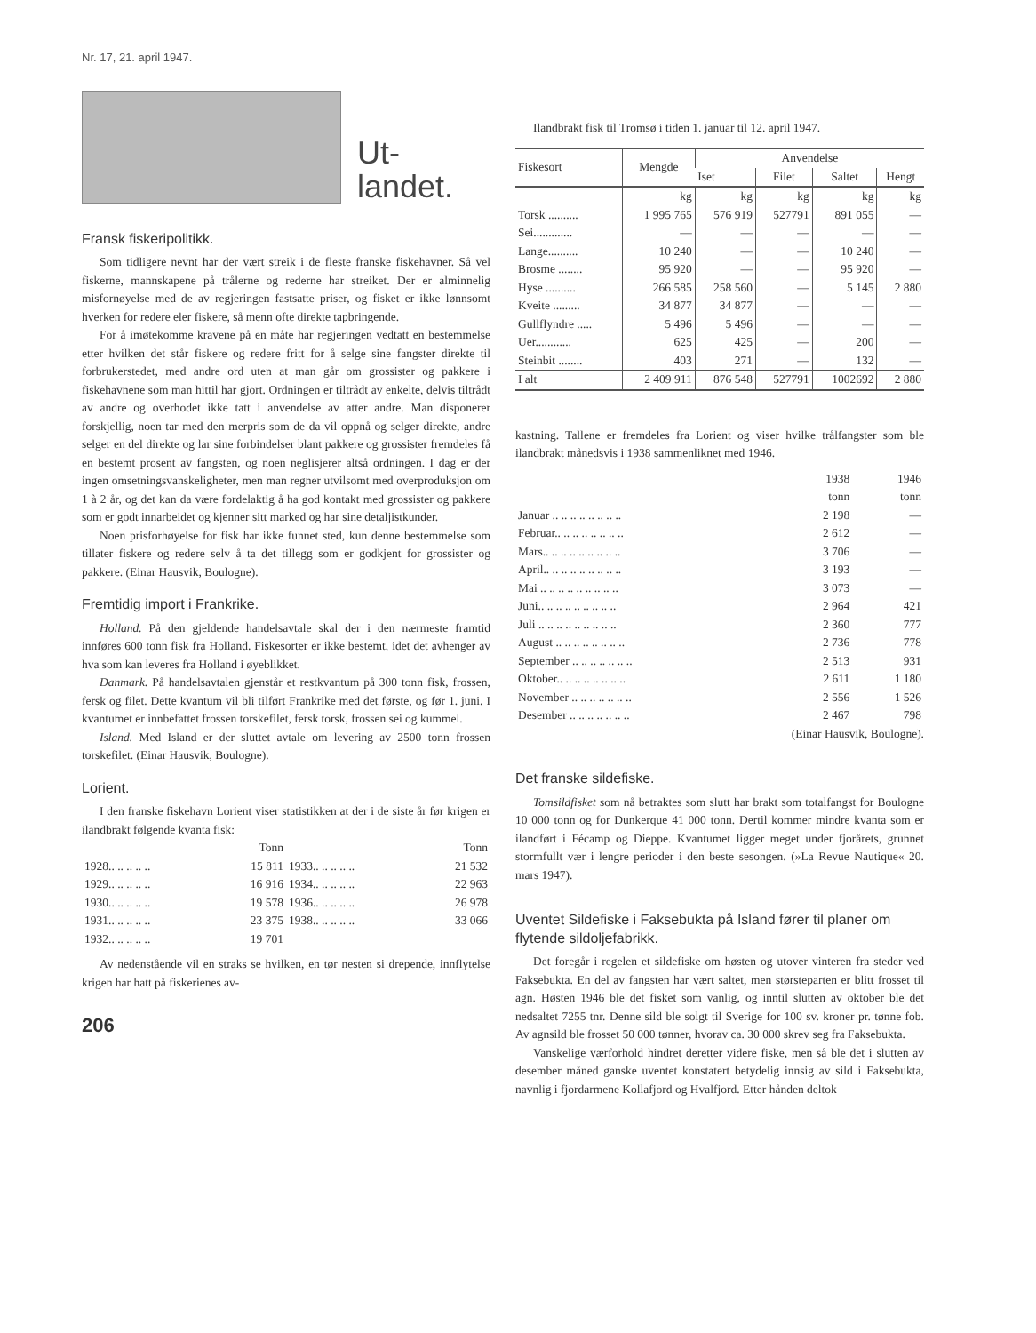Nr. 17, 21. april 1947.
Ut-
landet.
Fransk fiskeripolitikk.
Som tidligere nevnt har der vært streik i de fleste franske fiskehavner. Så vel fiskerne, mannskapene på trålerne og rederne har streiket. Der er alminnelig misfornøyelse med de av regjeringen fastsatte priser, og fisket er ikke lønnsomt hverken for redere eler fiskere, så menn ofte direkte tapbringende.
For å imøtekomme kravene på en måte har regjeringen vedtatt en bestemmelse etter hvilken det står fiskere og redere fritt for å selge sine fangster direkte til forbrukerstedet, med andre ord uten at man går om grossister og pakkere i fiskehavnene som man hittil har gjort. Ordningen er tiltrådt av enkelte, delvis tiltrådt av andre og overhodet ikke tatt i anvendelse av atter andre. Man disponerer forskjellig, noen tar med den merpris som de da vil oppnå og selger direkte, andre selger en del direkte og lar sine forbindelser blant pakkere og grossister fremdeles få en bestemt prosent av fangsten, og noen neglisjerer altså ordningen. I dag er der ingen omsetningsvanskeligheter, men man regner utvilsomt med overproduksjon om 1 à 2 år, og det kan da være fordelaktig å ha god kontakt med grossister og pakkere som er godt innarbeidet og kjenner sitt marked og har sine detaljistkunder.
Noen prisforhøyelse for fisk har ikke funnet sted, kun denne bestemmelse som tillater fiskere og redere selv å ta det tillegg som er godkjent for grossister og pakkere. (Einar Hausvik, Boulogne).
Fremtidig import i Frankrike.
Holland. På den gjeldende handelsavtale skal der i den nærmeste framtid innføres 600 tonn fisk fra Holland. Fiskesorter er ikke bestemt, idet det avhenger av hva som kan leveres fra Holland i øyeblikket.
Danmark. På handelsavtalen gjenstår et restkvantum på 300 tonn fisk, frossen, fersk og filet. Dette kvantum vil bli tilført Frankrike med det første, og før 1. juni. I kvantumet er innbefattet frossen torskefilet, fersk torsk, frossen sei og kummel.
Island. Med Island er der sluttet avtale om levering av 2500 tonn frossen torskefilet. (Einar Hausvik, Boulogne).
Lorient.
I den franske fiskehavn Lorient viser statistikken at der i de siste år før krigen er ilandbrakt følgende kvanta fisk:
| | Tonn | | Tonn |
| --- | --- | --- | --- |
| 1928.. .. .. .. .. | 15 811 | 1933.. .. .. .. .. | 21 532 |
| 1929.. .. .. .. .. | 16 916 | 1934.. .. .. .. .. | 22 963 |
| 1930.. .. .. .. .. | 19 578 | 1936.. .. .. .. .. | 26 978 |
| 1931.. .. .. .. .. | 23 375 | 1938.. .. .. .. .. | 33 066 |
| 1932.. .. .. .. .. | 19 701 | | |
Av nedenstående vil en straks se hvilken, en tør nesten si drepende, innflytelse krigen har hatt på fiskerienes av-
206
Ilandbrakt fisk til Tromsø i tiden 1. januar til 12. april 1947.
| Fiskesort | Mengde | Anvendelse | | | |
| --- | --- | --- | --- | --- | --- |
| | | Iset | Filet | Saltet | Hengt |
| | kg | kg | kg | kg | kg |
| Torsk .......... | 1 995 765 | 576 919 | 527791 | 891 055 | — |
| Sei............. | — | — | — | — | — |
| Lange.......... | 10 240 | — | — | 10 240 | — |
| Brosme ........ | 95 920 | — | — | 95 920 | — |
| Hyse .......... | 266 585 | 258 560 | — | 5 145 | 2 880 |
| Kveite ......... | 34 877 | 34 877 | — | — | — |
| Gullflyndre ..... | 5 496 | 5 496 | — | — | — |
| Uer............ | 625 | 425 | — | 200 | — |
| Steinbit ........ | 403 | 271 | — | 132 | — |
| I alt | 2 409 911 | 876 548 | 527791 | 1002692 | 2 880 |
kastning. Tallene er fremdeles fra Lorient og viser hvilke trålfangster som ble ilandbrakt månedsvis i 1938 sammenliknet med 1946.
| | 1938 tonn | 1946 tonn |
| --- | --- | --- |
| Januar .. .. .. .. .. .. .. .. | 2 198 | — |
| Februar.. .. .. .. .. .. .. .. | 2 612 | — |
| Mars.. .. .. .. .. .. .. .. .. | 3 706 | — |
| April.. .. .. .. .. .. .. .. .. | 3 193 | — |
| Mai .. .. .. .. .. .. .. .. .. | 3 073 | — |
| Juni.. .. .. .. .. .. .. .. .. | 2 964 | 421 |
| Juli .. .. .. .. .. .. .. .. .. | 2 360 | 777 |
| August .. .. .. .. .. .. .. .. | 2 736 | 778 |
| September .. .. .. .. .. .. .. | 2 513 | 931 |
| Oktober.. .. .. .. .. .. .. .. | 2 611 | 1 180 |
| November .. .. .. .. .. .. .. | 2 556 | 1 526 |
| Desember .. .. .. .. .. .. .. | 2 467 | 798 |
(Einar Hausvik, Boulogne).
Det franske sildefiske.
Tomsildfisket som nå betraktes som slutt har brakt som totalfangst for Boulogne 10 000 tonn og for Dunkerque 41 000 tonn. Dertil kommer mindre kvanta som er ilandført i Fécamp og Dieppe. Kvantumet ligger meget under fjorårets, grunnet stormfullt vær i lengre perioder i den beste sesongen. (»La Revue Nautique« 20. mars 1947).
Uventet Sildefiske i Faksebukta på Island fører til planer om flytende sildoljefabrikk.
Det foregår i regelen et sildefiske om høsten og utover vinteren fra steder ved Faksebukta. En del av fangsten har vært saltet, men størsteparten er blitt frosset til agn. Høsten 1946 ble det fisket som vanlig, og inntil slutten av oktober ble det nedsaltet 7255 tnr. Denne sild ble solgt til Sverige for 100 sv. kroner pr. tønne fob. Av agnsild ble frosset 50 000 tønner, hvorav ca. 30 000 skrev seg fra Faksebukta.
Vanskelige værforhold hindret deretter videre fiske, men så ble det i slutten av desember måned ganske uventet konstatert betydelig innsig av sild i Faksebukta, navnlig i fjordarmene Kollafjord og Hvalfjord. Etter hånden deltok